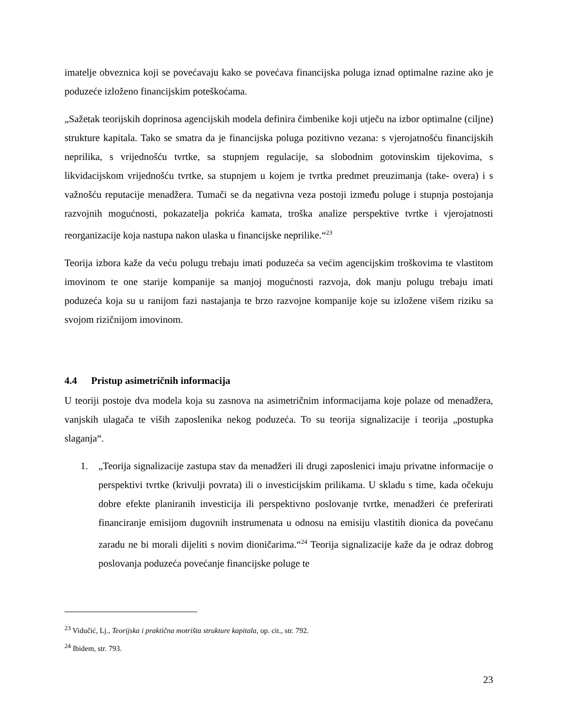imatelje obveznica koji se povećavaju kako se povećava financijska poluga iznad optimalne razine ako je poduzeće izloženo financijskim poteškoćama.
„Sažetak teorijskih doprinosa agencijskih modela definira čimbenike koji utječu na izbor optimalne (ciljne) strukture kapitala. Tako se smatra da je financijska poluga pozitivno vezana: s vjerojatnošću financijskih neprilika, s vrijednošću tvrtke, sa stupnjem regulacije, sa slobodnim gotovinskim tijekovima, s likvidacijskom vrijednošću tvrtke, sa stupnjem u kojem je tvrtka predmet preuzimanja (take- overa) i s važnošću reputacije menadžera. Tumači se da negativna veza postoji između poluge i stupnja postojanja razvojnih mogućnosti, pokazatelja pokrića kamata, troška analize perspektive tvrtke i vjerojatnosti reorganizacije koja nastupa nakon ulaska u financijske neprilike.“<sup>23</sup>
Teorija izbora kaže da veću polugu trebaju imati poduzeća sa većim agencijskim troškovima te vlastitom imovinom te one starije kompanije sa manjoj mogućnosti razvoja, dok manju polugu trebaju imati poduzeća koja su u ranijom fazi nastajanja te brzo razvojne kompanije koje su izložene višem riziku sa svojom rizičnijom imovinom.
4.4 Pristup asimetričnih informacija
U teoriji postoje dva modela koja su zasnova na asimetričnim informacijama koje polaze od menadžera, vanjskih ulagača te viših zaposlenika nekog poduzeća. To su teorija signalizacije i teorija „postupka slaganja“.
1. „Teorija signalizacije zastupa stav da menadžeri ili drugi zaposlenici imaju privatne informacije o perspektivi tvrtke (krivulji povrata) ili o investicijskim prilikama. U skladu s time, kada očekuju dobre efekte planiranih investicija ili perspektivno poslovanje tvrtke, menadžeri će preferirati financiranje emisijom dugovnih instrumenata u odnosu na emisiju vlastitih dionica da povećanu zaradu ne bi morali dijeliti s novim dioničarima.“<sup>24</sup> Teorija signalizacije kaže da je odraz dobrog poslovanja poduzeća povećanje financijske poluge te
<sup>23</sup> Vidučić, Lj., Teorijska i praktična motrišta strukture kapitala, op. cit., str. 792.
<sup>24</sup> Ibidem, str. 793.
23